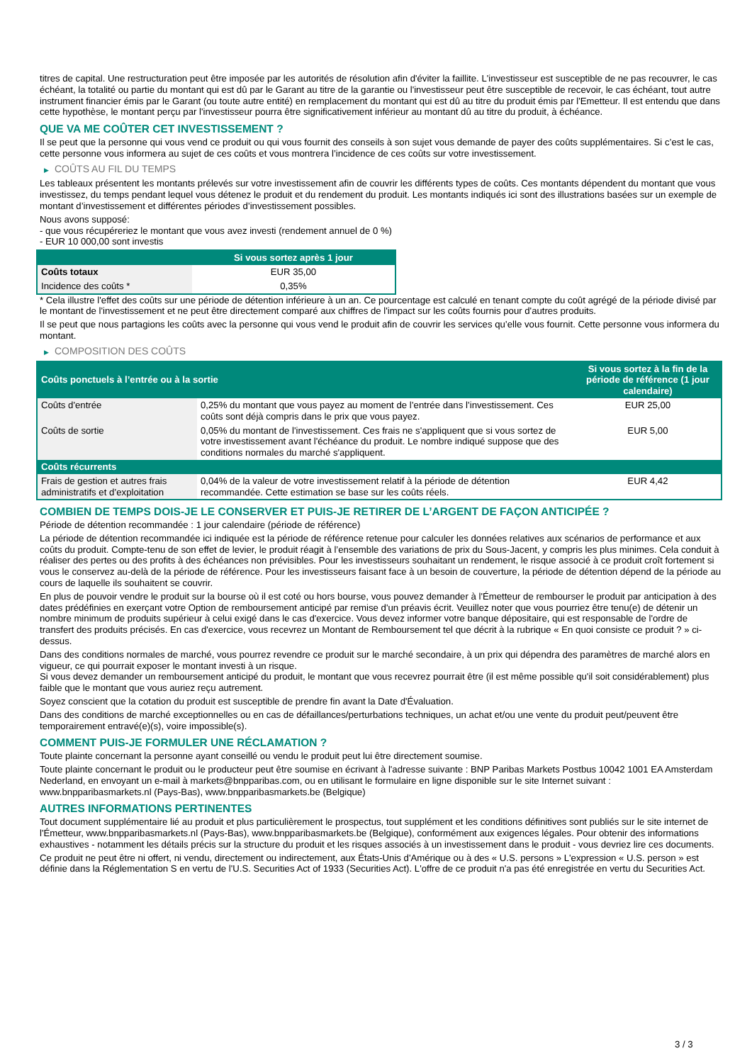titres de capital. Une restructuration peut être imposée par les autorités de résolution afin d'éviter la faillite. L'investisseur est susceptible de ne pas recouvrer, le cas échéant, la totalité ou partie du montant qui est dû par le Garant au titre de la garantie ou l'investisseur peut être susceptible de recevoir, le cas échéant, tout autre instrument financier émis par le Garant (ou toute autre entité) en remplacement du montant qui est dû au titre du produit émis par l'Emetteur. Il est entendu que dans cette hypothèse, le montant perçu par l'investisseur pourra être significativement inférieur au montant dû au titre du produit, à échéance.
QUE VA ME COÛTER CET INVESTISSEMENT ?
Il se peut que la personne qui vous vend ce produit ou qui vous fournit des conseils à son sujet vous demande de payer des coûts supplémentaires. Si c’est le cas, cette personne vous informera au sujet de ces coûts et vous montrera l’incidence de ces coûts sur votre investissement.
▶ COÛTS AU FIL DU TEMPS
Les tableaux présentent les montants prélevés sur votre investissement afin de couvrir les différents types de coûts. Ces montants dépendent du montant que vous investissez, du temps pendant lequel vous détenez le produit et du rendement du produit. Les montants indiqués ici sont des illustrations basées sur un exemple de montant d’investissement et différentes périodes d’investissement possibles.
Nous avons supposé:
- que vous récupéreriez le montant que vous avez investi (rendement annuel de 0 %)
- EUR 10 000,00 sont investis
| | Si vous sortez après 1 jour |
| --- | --- |
| Coûts totaux | EUR 35,00 |
| Incidence des coûts * | 0,35% |
* Cela illustre l'effet des coûts sur une période de détention inférieure à un an. Ce pourcentage est calculé en tenant compte du coût agrégé de la période divisé par le montant de l'investissement et ne peut être directement comparé aux chiffres de l'impact sur les coûts fournis pour d'autres produits.
Il se peut que nous partagions les coûts avec la personne qui vous vend le produit afin de couvrir les services qu’elle vous fournit. Cette personne vous informera du montant.
▶ COMPOSITION DES COÛTS
| Coûts ponctuels à l’entrée ou à la sortie | | Si vous sortez à la fin de la période de référence (1 jour calendaire) |
| --- | --- | --- |
| Coûts d'entrée | 0,25% du montant que vous payez au moment de l’entrée dans l’investissement. Ces coûts sont déjà compris dans le prix que vous payez. | EUR 25,00 |
| Coûts de sortie | 0,05% du montant de l'investissement. Ces frais ne s'appliquent que si vous sortez de votre investissement avant l'échéance du produit. Le nombre indiqué suppose que des conditions normales du marché s'appliquent. | EUR 5,00 |
| Coûts récurrents | | |
| Frais de gestion et autres frais administratifs et d’exploitation | 0,04% de la valeur de votre investissement relatif à la période de détention recommandée. Cette estimation se base sur les coûts réels. | EUR 4,42 |
COMBIEN DE TEMPS DOIS-JE LE CONSERVER ET PUIS-JE RETIRER DE L’ARGENT DE FAÇON ANTICIPÉE ?
Période de détention recommandée : 1 jour calendaire (période de référence)
La période de détention recommandée ici indiquée est la période de référence retenue pour calculer les données relatives aux scénarios de performance et aux coûts du produit. Compte-tenu de son effet de levier, le produit réagit à l’ensemble des variations de prix du Sous-Jacent, y compris les plus minimes. Cela conduit à réaliser des pertes ou des profits à des échéances non prévisibles. Pour les investisseurs souhaitant un rendement, le risque associé à ce produit croît fortement si vous le conservez au-delà de la période de référence. Pour les investisseurs faisant face à un besoin de couverture, la période de détention dépend de la période au cours de laquelle ils souhaitent se couvrir.
En plus de pouvoir vendre le produit sur la bourse où il est coté ou hors bourse, vous pouvez demander à l'Émetteur de rembourser le produit par anticipation à des dates prédéfinies en exerçant votre Option de remboursement anticipé par remise d'un préavis écrit. Veuillez noter que vous pourriez être tenu(e) de détenir un nombre minimum de produits supérieur à celui exigé dans le cas d'exercice. Vous devez informer votre banque dépositaire, qui est responsable de l'ordre de transfert des produits précisés. En cas d'exercice, vous recevrez un Montant de Remboursement tel que décrit à la rubrique « En quoi consiste ce produit ? » ci-dessus.
Dans des conditions normales de marché, vous pourrez revendre ce produit sur le marché secondaire, à un prix qui dépendra des paramètres de marché alors en vigueur, ce qui pourrait exposer le montant investi à un risque.
Si vous devez demander un remboursement anticipé du produit, le montant que vous recevrez pourrait être (il est même possible qu'il soit considérablement) plus faible que le montant que vous auriez reçu autrement.
Soyez conscient que la cotation du produit est susceptible de prendre fin avant la Date d'Évaluation.
Dans des conditions de marché exceptionnelles ou en cas de défaillances/perturbations techniques, un achat et/ou une vente du produit peut/peuvent être temporairement entravé(e)(s), voire impossible(s).
COMMENT PUIS-JE FORMULER UNE RÉCLAMATION ?
Toute plainte concernant la personne ayant conseillé ou vendu le produit peut lui être directement soumise.
Toute plainte concernant le produit ou le producteur peut être soumise en écrivant à l'adresse suivante : BNP Paribas Markets Postbus 10042 1001 EA Amsterdam Nederland, en envoyant un e-mail à markets@bnpparibas.com, ou en utilisant le formulaire en ligne disponible sur le site Internet suivant : www.bnpparibasmarkets.nl (Pays-Bas), www.bnpparibasmarkets.be (Belgique)
AUTRES INFORMATIONS PERTINENTES
Tout document supplémentaire lié au produit et plus particulièrement le prospectus, tout supplément et les conditions définitives sont publiés sur le site internet de l'Émetteur, www.bnpparibasmarkets.nl (Pays-Bas), www.bnpparibasmarkets.be (Belgique), conformément aux exigences légales. Pour obtenir des informations exhaustives - notamment les détails précis sur la structure du produit et les risques associés à un investissement dans le produit - vous devriez lire ces documents.
Ce produit ne peut être ni offert, ni vendu, directement ou indirectement, aux États-Unis d'Amérique ou à des « U.S. persons » L'expression « U.S. person » est définie dans la Réglementation S en vertu de l'U.S. Securities Act of 1933 (Securities Act). L'offre de ce produit n'a pas été enregistrée en vertu du Securities Act.
3 / 3